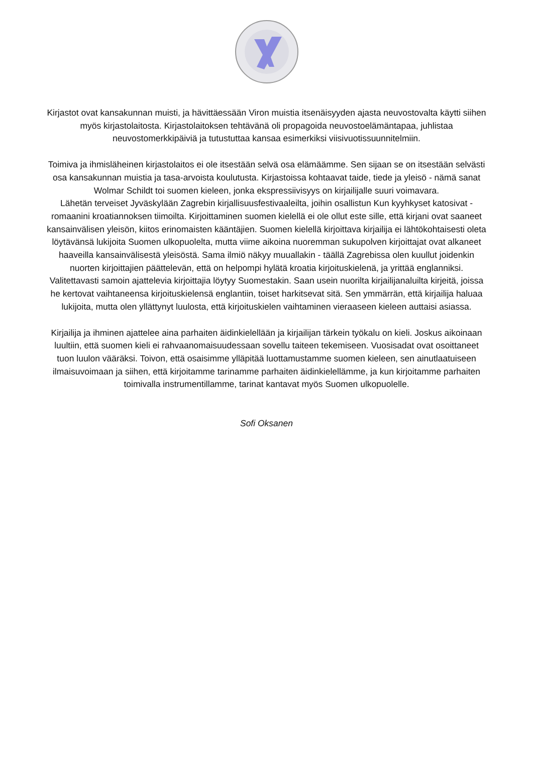Kirjastot ovat kansakunnan muisti, ja hävittäessään Viron muistia itsenäisyyden ajasta neuvostovalta käytti siihen myös kirjastolaitosta. Kirjastolaitoksen tehtävänä oli propagoida neuvostoelämäntapaa, juhlistaa neuvostomerkkipäiviä ja tutustuttaa kansaa esimerkiksi viisivuotissuunnitelmiin.
Toimiva ja ihmisläheinen kirjastolaitos ei ole itsestään selvä osa elämäämme. Sen sijaan se on itsestään selvästi osa kansakunnan muistia ja tasa-arvoista koulutusta. Kirjastoissa kohtaavat taide, tiede ja yleisö - nämä sanat Wolmar Schildt toi suomen kieleen, jonka ekspressiivisyys on kirjailijalle suuri voimavara.
Lähetän terveiset Jyväskylään Zagrebin kirjallisuusfestivaaleilta, joihin osallistun Kun kyyhkyset katosivat -romaanini kroatiannoksen tiimoilta. Kirjoittaminen suomen kielellä ei ole ollut este sille, että kirjani ovat saaneet kansainvälisen yleisön, kiitos erinomaisten kääntäjien. Suomen kielellä kirjoittava kirjailija ei lähtökohtaisesti oleta löytävänsä lukijoita Suomen ulkopuolelta, mutta viime aikoina nuoremman sukupolven kirjoittajat ovat alkaneet haaveilla kansainvälisestä yleisöstä. Sama ilmiö näkyy muuallakin - täällä Zagrebissa olen kuullut joidenkin nuorten kirjoittajien päättelevän, että on helpompi hylätä kroatia kirjoituskielenä, ja yrittää englanniksi. Valitettavasti samoin ajattelevia kirjoittajia löytyy Suomestakin. Saan usein nuorilta kirjailijanaluilta kirjeitä, joissa he kertovat vaihtaneensa kirjoituskielensä englantiin, toiset harkitsevat sitä. Sen ymmärrän, että kirjailija haluaa lukijoita, mutta olen yllättynyt luulosta, että kirjoituskielen vaihtaminen vieraaseen kieleen auttaisi asiassa.
Kirjailija ja ihminen ajattelee aina parhaiten äidinkielellään ja kirjailijan tärkein työkalu on kieli. Joskus aikoinaan luultiin, että suomen kieli ei rahvaanomaisuudessaan sovellu taiteen tekemiseen. Vuosisadat ovat osoittaneet tuon luulon vääräksi. Toivon, että osaisimme ylläpitää luottamustamme suomen kieleen, sen ainutlaatuiseen ilmaisuvoimaan ja siihen, että kirjoitamme tarinamme parhaiten äidinkielellämme, ja kun kirjoitamme parhaiten toimivalla instrumentillamme, tarinat kantavat myös Suomen ulkopuolelle.
Sofi Oksanen